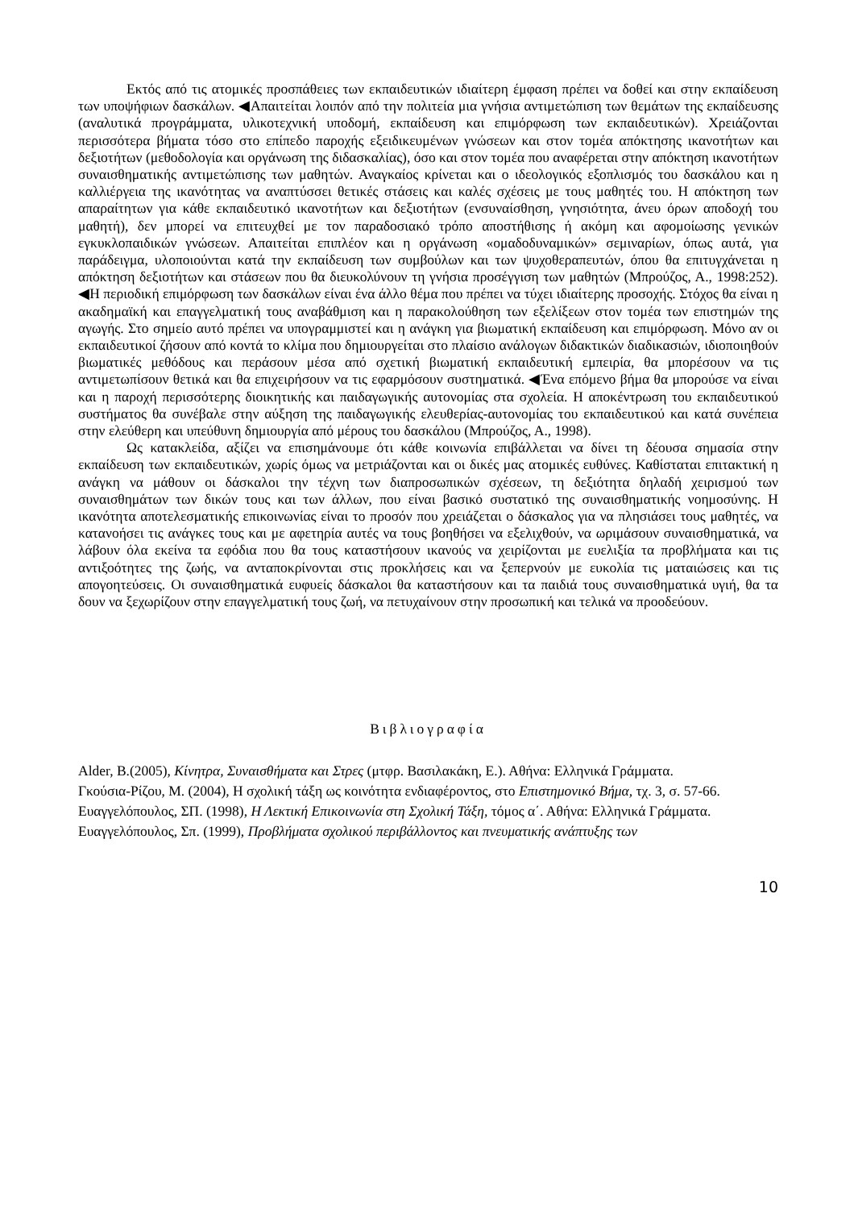Εκτός από τις ατομικές προσπάθειες των εκπαιδευτικών ιδιαίτερη έμφαση πρέπει να δοθεί και στην εκπαίδευση των υποψήφιων δασκάλων. ◀Απαιτείται λοιπόν από την πολιτεία μια γνήσια αντιμετώπιση των θεμάτων της εκπαίδευσης (αναλυτικά προγράμματα, υλικοτεχνική υποδομή, εκπαίδευση και επιμόρφωση των εκπαιδευτικών). Χρειάζονται περισσότερα βήματα τόσο στο επίπεδο παροχής εξειδικευμένων γνώσεων και στον τομέα απόκτησης ικανοτήτων και δεξιοτήτων (μεθοδολογία και οργάνωση της διδασκαλίας), όσο και στον τομέα που αναφέρεται στην απόκτηση ικανοτήτων συναισθηματικής αντιμετώπισης των μαθητών. Αναγκαίος κρίνεται και ο ιδεολογικός εξοπλισμός του δασκάλου και η καλλιέργεια της ικανότητας να αναπτύσσει θετικές στάσεις και καλές σχέσεις με τους μαθητές του. Η απόκτηση των απαραίτητων για κάθε εκπαιδευτικό ικανοτήτων και δεξιοτήτων (ενσυναίσθηση, γνησιότητα, άνευ όρων αποδοχή του μαθητή), δεν μπορεί να επιτευχθεί με τον παραδοσιακό τρόπο αποστήθισης ή ακόμη και αφομοίωσης γενικών εγκυκλοπαιδικών γνώσεων. Απαιτείται επιπλέον και η οργάνωση «ομαδοδυναμικών» σεμιναρίων, όπως αυτά, για παράδειγμα, υλοποιούνται κατά την εκπαίδευση των συμβούλων και των ψυχοθεραπευτών, όπου θα επιτυγχάνεται η απόκτηση δεξιοτήτων και στάσεων που θα διευκολύνουν τη γνήσια προσέγγιση των μαθητών (Μπρούζος, Α., 1998:252). ◀Η περιοδική επιμόρφωση των δασκάλων είναι ένα άλλο θέμα που πρέπει να τύχει ιδιαίτερης προσοχής. Στόχος θα είναι η ακαδημαϊκή και επαγγελματική τους αναβάθμιση και η παρακολούθηση των εξελίξεων στον τομέα των επιστημών της αγωγής. Στο σημείο αυτό πρέπει να υπογραμμιστεί και η ανάγκη για βιωματική εκπαίδευση και επιμόρφωση. Μόνο αν οι εκπαιδευτικοί ζήσουν από κοντά το κλίμα που δημιουργείται στο πλαίσιο ανάλογων διδακτικών διαδικασιών, ιδιοποιηθούν βιωματικές μεθόδους και περάσουν μέσα από σχετική βιωματική εκπαιδευτική εμπειρία, θα μπορέσουν να τις αντιμετωπίσουν θετικά και θα επιχειρήσουν να τις εφαρμόσουν συστηματικά. ◀Ένα επόμενο βήμα θα μπορούσε να είναι και η παροχή περισσότερης διοικητικής και παιδαγωγικής αυτονομίας στα σχολεία. Η αποκέντρωση του εκπαιδευτικού συστήματος θα συνέβαλε στην αύξηση της παιδαγωγικής ελευθερίας-αυτονομίας του εκπαιδευτικού και κατά συνέπεια στην ελεύθερη και υπεύθυνη δημιουργία από μέρους του δασκάλου (Μπρούζος, Α., 1998).
Ως κατακλείδα, αξίζει να επισημάνουμε ότι κάθε κοινωνία επιβάλλεται να δίνει τη δέουσα σημασία στην εκπαίδευση των εκπαιδευτικών, χωρίς όμως να μετριάζονται και οι δικές μας ατομικές ευθύνες. Καθίσταται επιτακτική η ανάγκη να μάθουν οι δάσκαλοι την τέχνη των διαπροσωπικών σχέσεων, τη δεξιότητα δηλαδή χειρισμού των συναισθημάτων των δικών τους και των άλλων, που είναι βασικό συστατικό της συναισθηματικής νοημοσύνης. Η ικανότητα αποτελεσματικής επικοινωνίας είναι το προσόν που χρειάζεται ο δάσκαλος για να πλησιάσει τους μαθητές, να κατανοήσει τις ανάγκες τους και με αφετηρία αυτές να τους βοηθήσει να εξελιχθούν, να ωριμάσουν συναισθηματικά, να λάβουν όλα εκείνα τα εφόδια που θα τους καταστήσουν ικανούς να χειρίζονται με ευελιξία τα προβλήματα και τις αντιξοότητες της ζωής, να ανταποκρίνονται στις προκλήσεις και να ξεπερνούν με ευκολία τις ματαιώσεις και τις απογοητεύσεις. Οι συναισθηματικά ευφυείς δάσκαλοι θα καταστήσουν και τα παιδιά τους συναισθηματικά υγιή, θα τα δουν να ξεχωρίζουν στην επαγγελματική τους ζωή, να πετυχαίνουν στην προσωπική και τελικά να προοδεύουν.
Βιβλιογραφία
Alder, B.(2005), Κίνητρα, Συναισθήματα και Στρες (μτφρ. Βασιλακάκη, Ε.). Αθήνα: Ελληνικά Γράμματα.
Γκούσια-Ρίζου, Μ. (2004), Η σχολική τάξη ως κοινότητα ενδιαφέροντος, στο Επιστημονικό Βήμα, τχ. 3, σ. 57-66.
Ευαγγελόπουλος, ΣΠ. (1998), Η Λεκτική Επικοινωνία στη Σχολική Τάξη, τόμος α΄. Αθήνα: Ελληνικά Γράμματα.
Ευαγγελόπουλος, Σπ. (1999), Προβλήματα σχολικού περιβάλλοντος και πνευματικής ανάπτυξης των
10